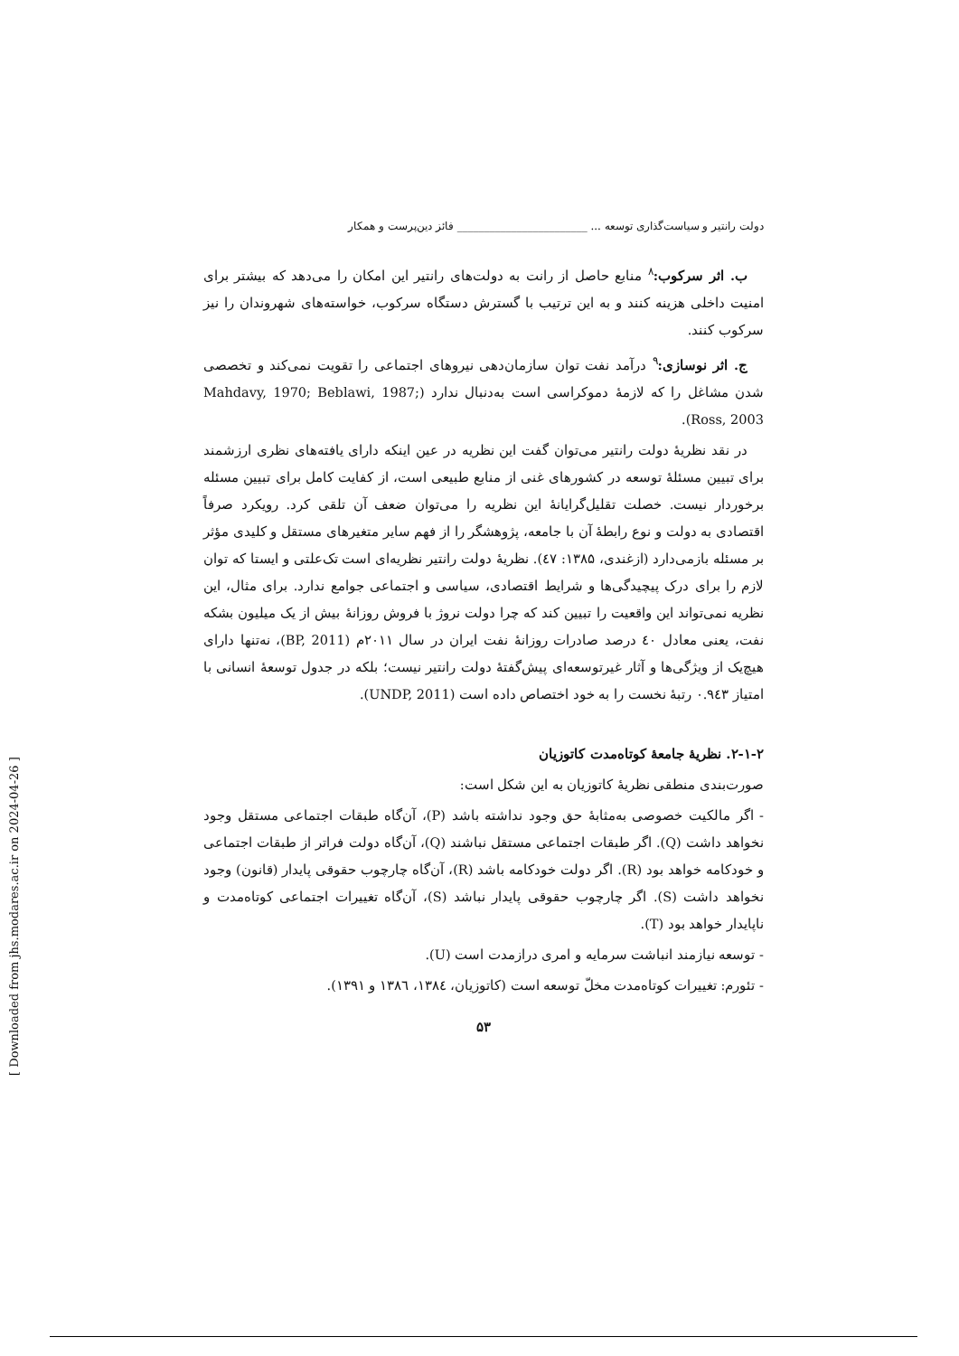دولت رانتیر و سیاست‌گذاری توسعه ... ________________________ فائز دین‌پرست و همکار
ب. اثر سرکوب:<sup>۸</sup> منابع حاصل از رانت به دولت‌های رانتیر این امکان را می‌دهد که بیشتر برای امنیت داخلی هزینه کنند و به این ترتیب با گسترش دستگاه سرکوب، خواسته‌های شهروندان را نیز سرکوب کنند.
ج. اثر نوسازی:<sup>۹</sup> درآمد نفت توان سازمان‌دهی نیروهای اجتماعی را تقویت نمی‌کند و تخصصی شدن مشاغل را که لازمهٔ دموکراسی است به‌دنبال ندارد (Mahdavy, 1970; Beblawi, 1987; Ross, 2003).
در نقد نظریهٔ دولت رانتیر می‌توان گفت این نظریه در عین اینکه دارای یافته‌های نظری ارزشمند برای تبیین مسئلهٔ توسعه در کشورهای غنی از منابع طبیعی است، از کفایت کامل برای تبیین مسئله برخوردار نیست. خصلت تقلیل‌گرایانهٔ این نظریه را می‌توان ضعف آن تلقی کرد. رویکرد صرفاً اقتصادی به دولت و نوع رابطهٔ آن با جامعه، پژوهشگر را از فهم سایر متغیرهای مستقل و کلیدی مؤثر بر مسئله بازمی‌دارد (ازغندی، ۱۳۸۵: ٤٧). نظریهٔ دولت رانتیر نظریه‌ای است تک‌علتی و ایستا که توان لازم را برای درک پیچیدگی‌ها و شرایط اقتصادی، سیاسی و اجتماعی جوامع ندارد. برای مثال، این نظریه نمی‌تواند این واقعیت را تبیین کند که چرا دولت نروژ با فروش روزانهٔ بیش از یک میلیون بشکه نفت، یعنی معادل ٤٠ درصد صادرات روزانهٔ نفت ایران در سال ۲۰۱۱م (BP, 2011)، نه‌تنها دارای هیچ‌یک از ویژگی‌ها و آثار غیرتوسعه‌ای پیش‌گفتهٔ دولت رانتیر نیست؛ بلکه در جدول توسعهٔ انسانی با امتیاز ۰.۹٤۳ رتبهٔ نخست را به خود اختصاص داده است (UNDP, 2011).
۲-۱-۲. نظریهٔ جامعهٔ کوتاه‌مدت کاتوزیان
صورت‌بندی منطقی نظریهٔ کاتوزیان به این شکل است:
- اگر مالکیت خصوصی به‌مثابهٔ حق وجود نداشته باشد (P)، آن‌گاه طبقات اجتماعی مستقل وجود نخواهد داشت (Q). اگر طبقات اجتماعی مستقل نباشند (Q)، آن‌گاه دولت فراتر از طبقات اجتماعی و خودکامه خواهد بود (R). اگر دولت خودکامه باشد (R)، آن‌گاه چارچوب حقوقی پایدار (قانون) وجود نخواهد داشت (S). اگر چارچوب حقوقی پایدار نباشد (S)، آن‌گاه تغییرات اجتماعی کوتاه‌مدت و ناپایدار خواهد بود (T).
- توسعه نیازمند انباشت سرمایه و امری درازمدت است (U).
- تئورم: تغییرات کوتاه‌مدت مخلّ توسعه است (کاتوزیان، ۱۳۸٤، ۱۳۸٦ و ۱۳۹۱).
۵۳
[ Downloaded from jhs.modares.ac.ir on 2024-04-26 ]